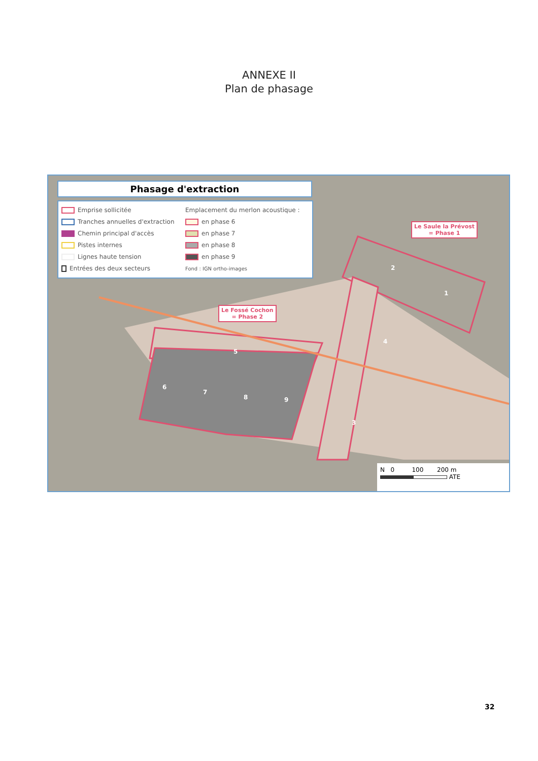ANNEXE II
Plan de phasage
Phasage d'extraction
Emprise sollicitée
Tranches annuelles d'extraction
Chemin principal d'accès
Pistes internes
Lignes haute tension
Entrées des deux secteurs
Emplacement du merlon acoustique :
en phase 6
en phase 7
en phase 8
en phase 9
Fond : IGN ortho-images
Le Saule la Prévost
= Phase 1
Le Fossé Cochon
= Phase 2
1
2
3
4
5
6
7
8 9
N 0 100 200 m
ATE
32